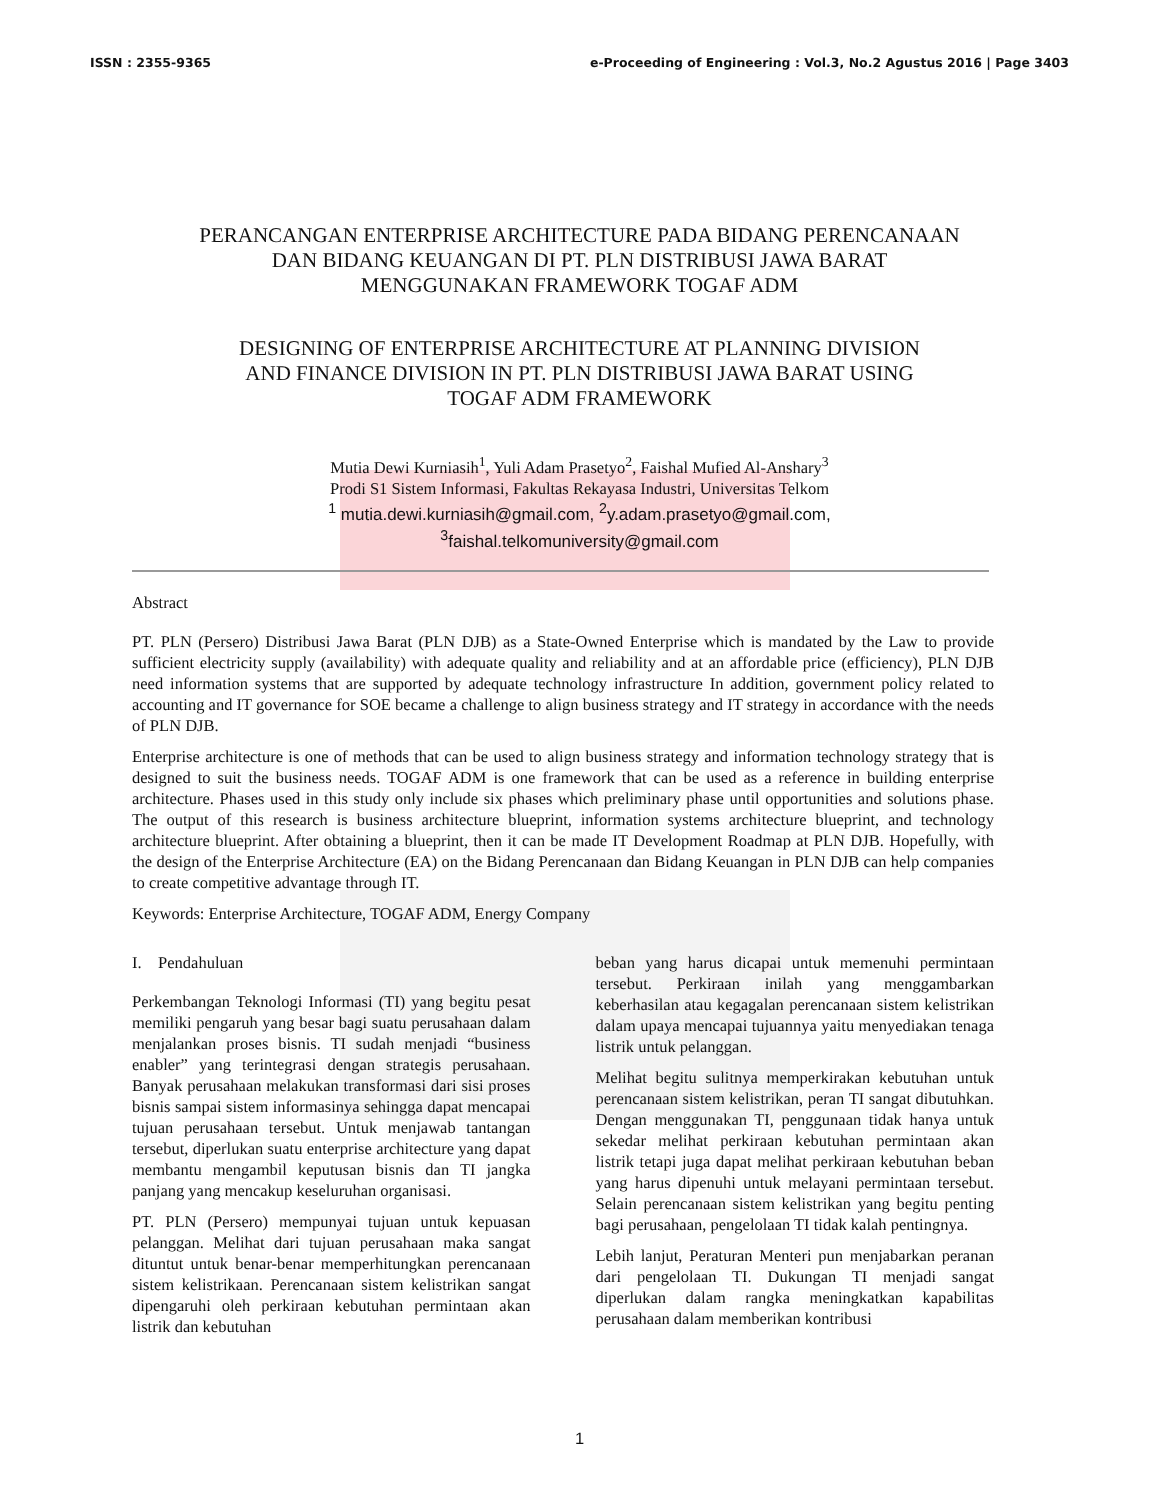ISSN : 2355-9365 e-Proceeding of Engineering : Vol.3, No.2 Agustus 2016 | Page 3403
PERANCANGAN ENTERPRISE ARCHITECTURE PADA BIDANG PERENCANAAN
DAN BIDANG KEUANGAN DI PT. PLN DISTRIBUSI JAWA BARAT
MENGGUNAKAN FRAMEWORK TOGAF ADM
DESIGNING OF ENTERPRISE ARCHITECTURE AT PLANNING DIVISION
AND FINANCE DIVISION IN PT. PLN DISTRIBUSI JAWA BARAT USING
TOGAF ADM FRAMEWORK
Mutia Dewi Kurniasih<sup>1</sup>, Yuli Adam Prasetyo<sup>2</sup>, Faishal Mufied Al-Anshary<sup>3</sup>
Prodi S1 Sistem Informasi, Fakultas Rekayasa Industri, Universitas Telkom
<sup>1</sup> mutia.dewi.kurniasih@gmail.com, <sup>2</sup>y.adam.prasetyo@gmail.com,
<sup>3</sup> faishal.telkomuniversity@gmail.com
Abstract
PT. PLN (Persero) Distribusi Jawa Barat (PLN DJB) as a State-Owned Enterprise which is mandated by the Law to provide sufficient electricity supply (availability) with adequate quality and reliability and at an affordable price (efficiency), PLN DJB need information systems that are supported by adequate technology infrastructure In addition, government policy related to accounting and IT governance for SOE became a challenge to align business strategy and IT strategy in accordance with the needs of PLN DJB.
Enterprise architecture is one of methods that can be used to align business strategy and information technology strategy that is designed to suit the business needs. TOGAF ADM is one framework that can be used as a reference in building enterprise architecture. Phases used in this study only include six phases which preliminary phase until opportunities and solutions phase. The output of this research is business architecture blueprint, information systems architecture blueprint, and technology architecture blueprint. After obtaining a blueprint, then it can be made IT Development Roadmap at PLN DJB. Hopefully, with the design of the Enterprise Architecture (EA) on the Bidang Perencanaan dan Bidang Keuangan in PLN DJB can help companies to create competitive advantage through IT.
Keywords: Enterprise Architecture, TOGAF ADM, Energy Company
I. Pendahuluan
Perkembangan Teknologi Informasi (TI) yang begitu pesat memiliki pengaruh yang besar bagi suatu perusahaan dalam menjalankan proses bisnis. TI sudah menjadi “business enabler” yang terintegrasi dengan strategis perusahaan. Banyak perusahaan melakukan transformasi dari sisi proses bisnis sampai sistem informasinya sehingga dapat mencapai tujuan perusahaan tersebut. Untuk menjawab tantangan tersebut, diperlukan suatu enterprise architecture yang dapat membantu mengambil keputusan bisnis dan TI jangka panjang yang mencakup keseluruhan organisasi.
PT. PLN (Persero) mempunyai tujuan untuk kepuasan pelanggan. Melihat dari tujuan perusahaan maka sangat dituntut untuk benar-benar memperhitungkan perencanaan sistem kelistrikaan. Perencanaan sistem kelistrikan sangat dipengaruhi oleh perkiraan kebutuhan permintaan akan listrik dan kebutuhan
beban yang harus dicapai untuk memenuhi permintaan tersebut. Perkiraan inilah yang menggambarkan keberhasilan atau kegagalan perencanaan sistem kelistrikan dalam upaya mencapai tujuannya yaitu menyediakan tenaga listrik untuk pelanggan.
Melihat begitu sulitnya memperkirakan kebutuhan untuk perencanaan sistem kelistrikan, peran TI sangat dibutuhkan. Dengan menggunakan TI, penggunaan tidak hanya untuk sekedar melihat perkiraan kebutuhan permintaan akan listrik tetapi juga dapat melihat perkiraan kebutuhan beban yang harus dipenuhi untuk melayani permintaan tersebut. Selain perencanaan sistem kelistrikan yang begitu penting bagi perusahaan, pengelolaan TI tidak kalah pentingnya.
Lebih lanjut, Peraturan Menteri pun menjabarkan peranan dari pengelolaan TI. Dukungan TI menjadi sangat diperlukan dalam rangka meningkatkan kapabilitas perusahaan dalam memberikan kontribusi
1